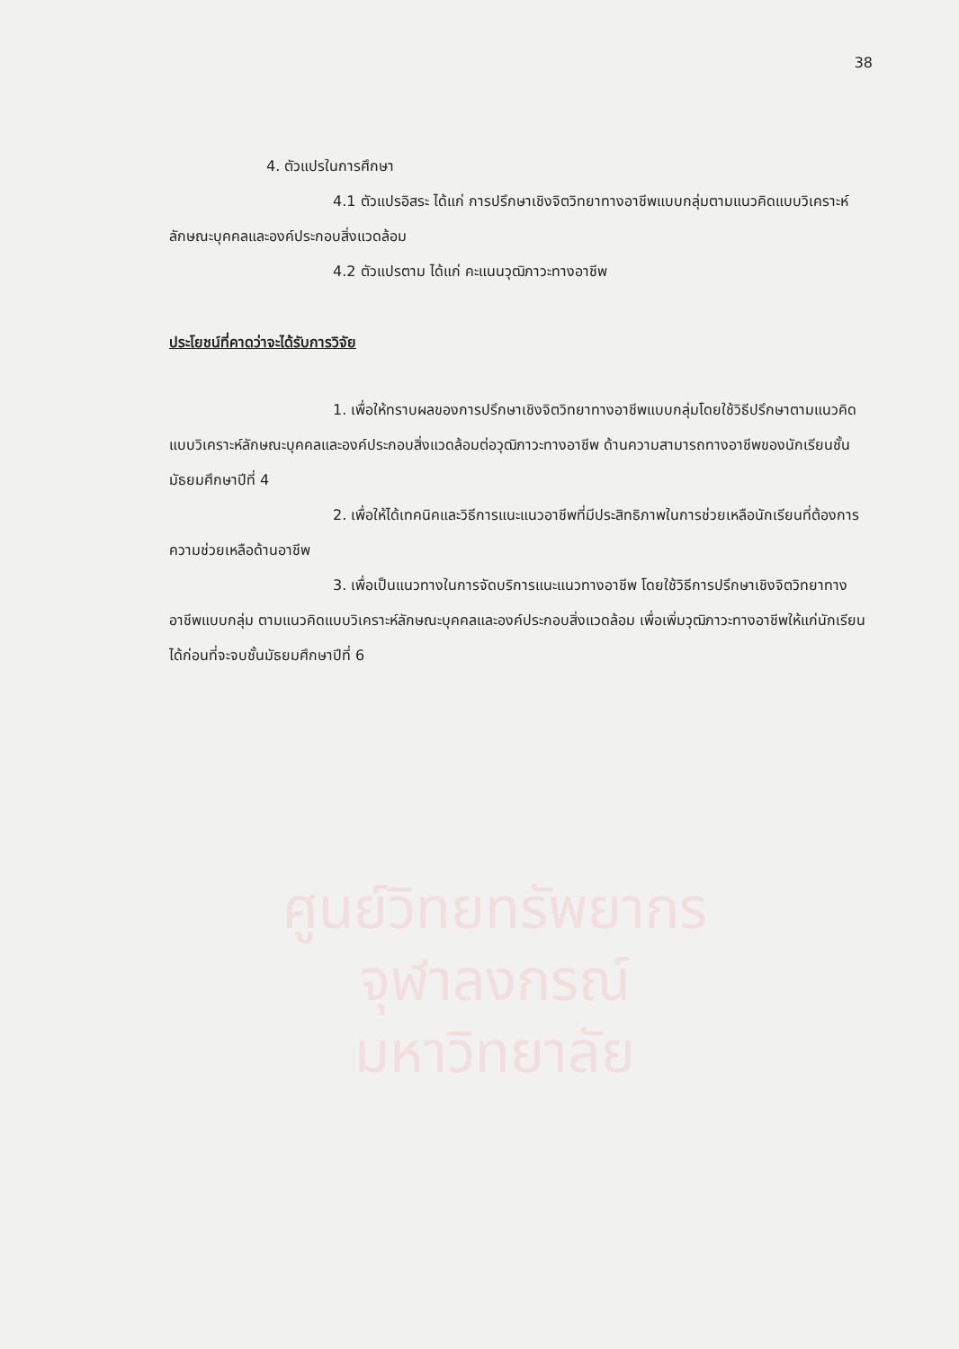ศูนย์วิทยทรัพยากร
จุฬาลงกรณ์มหาวิทยาลัย
38
4. ตัวแปรในการศึกษา
4.1 ตัวแปรอิสระ ได้แก่ การปรึกษาเชิงจิตวิทยาทางอาชีพแบบกลุ่มตามแนวคิดแบบวิเคราะห์ลักษณะบุคคลและองค์ประกอบสิ่งแวดล้อม
4.2 ตัวแปรตาม ได้แก่ คะแนนวุฒิภาวะทางอาชีพ
ประโยชน์ที่คาดว่าจะได้รับการวิจัย
1. เพื่อให้ทราบผลของการปรึกษาเชิงจิตวิทยาทางอาชีพแบบกลุ่มโดยใช้วิธีปรึกษาตามแนวคิดแบบวิเคราะห์ลักษณะบุคคลและองค์ประกอบสิ่งแวดล้อมต่อวุฒิภาวะทางอาชีพ ด้านความสามารถทางอาชีพของนักเรียนชั้นมัธยมศึกษาปีที่ 4
2. เพื่อให้ได้เทคนิคและวิธีการแนะแนวอาชีพที่มีประสิทธิภาพในการช่วยเหลือนักเรียนที่ต้องการความช่วยเหลือด้านอาชีพ
3. เพื่อเป็นแนวทางในการจัดบริการแนะแนวทางอาชีพ โดยใช้วิธีการปรึกษาเชิงจิตวิทยาทางอาชีพแบบกลุ่ม ตามแนวคิดแบบวิเคราะห์ลักษณะบุคคลและองค์ประกอบสิ่งแวดล้อม เพื่อเพิ่มวุฒิภาวะทางอาชีพให้แก่นักเรียนได้ก่อนที่จะจบชั้นมัธยมศึกษาปีที่ 6